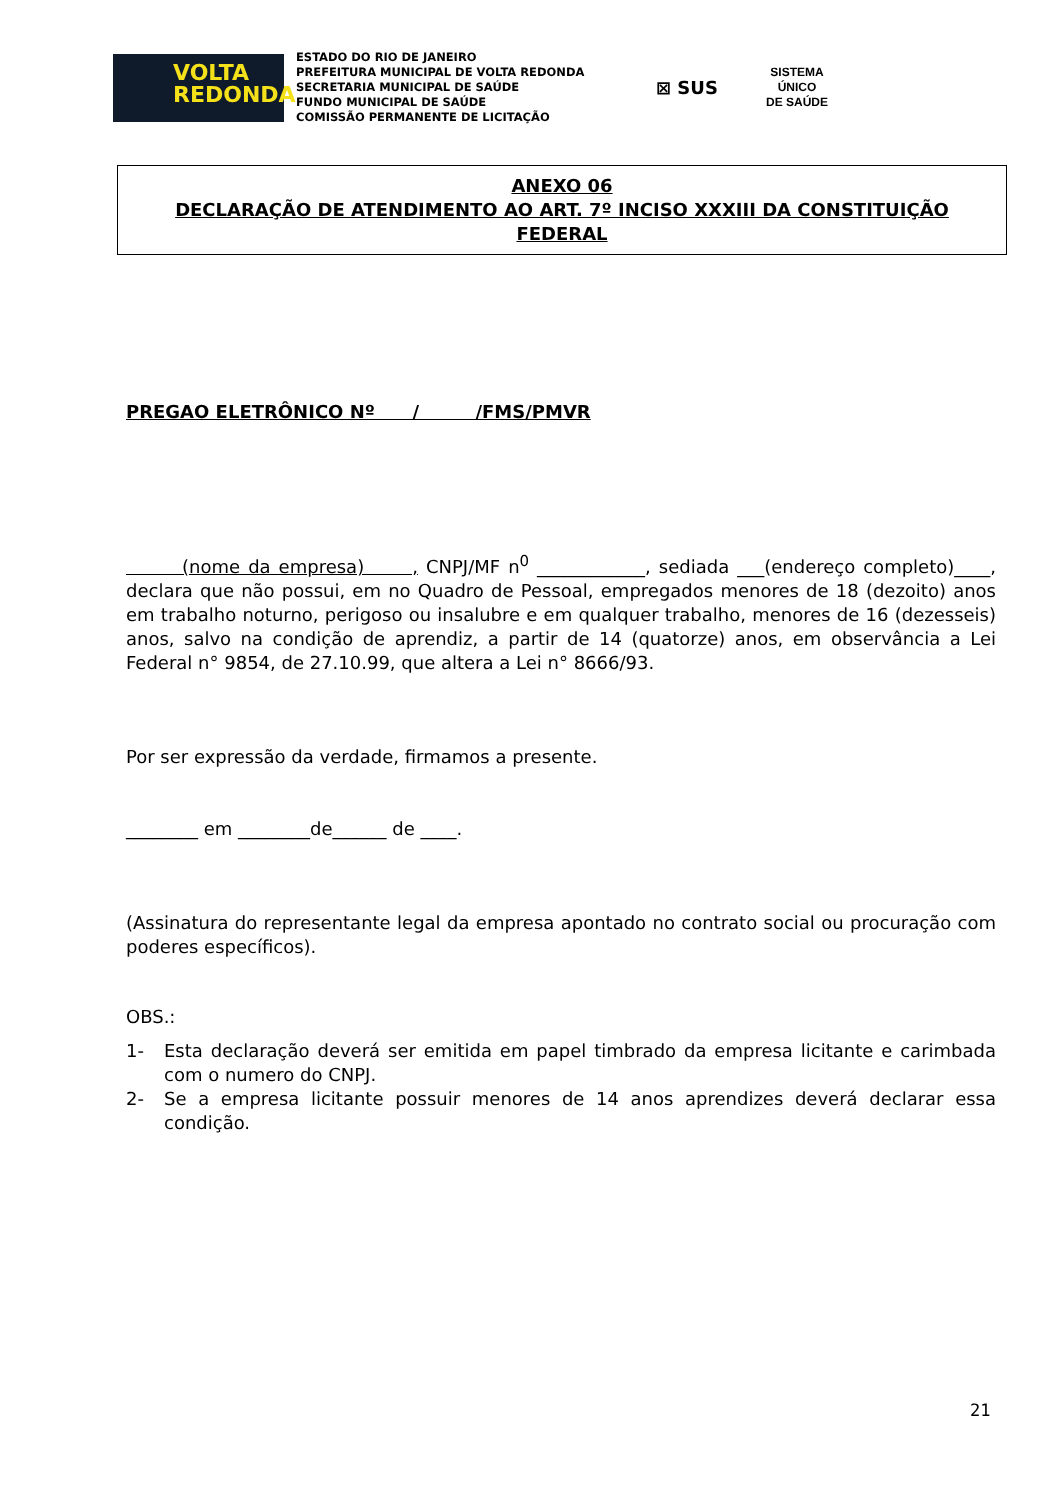VOLTA
REDONDA
ESTADO DO RIO DE JANEIRO
PREFEITURA MUNICIPAL DE VOLTA REDONDA
SECRETARIA MUNICIPAL DE SAÚDE
FUNDO MUNICIPAL DE SAÚDE
COMISSÃO PERMANENTE DE LICITAÇÃO
⊠ SUS
SISTEMA
ÚNICO
DE SAÚDE
ANEXO 06
DECLARAÇÃO DE ATENDIMENTO AO ART. 7º INCISO XXXIII DA CONSTITUIÇÃO
FEDERAL
PREGAO ELETRÔNICO Nº / /FMS/PMVR
(nome da empresa) , CNPJ/MF n<sup>0</sup> ____________, sediada ___(endereço completo)____, declara que não possui, em no Quadro de Pessoal, empregados menores de 18 (dezoito) anos em trabalho noturno, perigoso ou insalubre e em qualquer trabalho, menores de 16 (dezesseis) anos, salvo na condição de aprendiz, a partir de 14 (quatorze) anos, em observância a Lei Federal n° 9854, de 27.10.99, que altera a Lei n° 8666/93.
Por ser expressão da verdade, firmamos a presente.
________ em ________de______ de ____.
(Assinatura do representante legal da empresa apontado no contrato social ou procuração com poderes específicos).
OBS.:
1- Esta declaração deverá ser emitida em papel timbrado da empresa licitante e carimbada com o numero do CNPJ.
2- Se a empresa licitante possuir menores de 14 anos aprendizes deverá declarar essa condição.
21